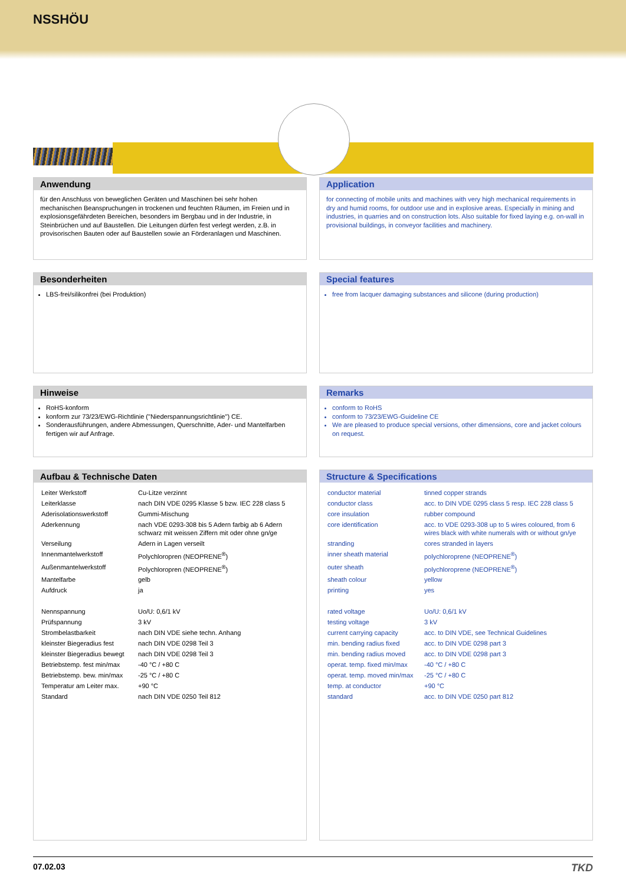NSSHÖU
Anwendung
für den Anschluss von beweglichen Geräten und Maschinen bei sehr hohen mechanischen Beanspruchungen in trockenen und feuchten Räumen, im Freien und in explosionsgefährdeten Bereichen, besonders im Bergbau und in der Industrie, in Steinbrüchen und auf Baustellen. Die Leitungen dürfen fest verlegt werden, z.B. in provisorischen Bauten oder auf Baustellen sowie an Förderanlagen und Maschinen.
Application
for connecting of mobile units and machines with very high mechanical requirements in dry and humid rooms, for outdoor use and in explosive areas. Especially in mining and industries, in quarries and on construction lots. Also suitable for fixed laying e.g. on-wall in provisional buildings, in conveyor facilities and machinery.
Besonderheiten
LBS-frei/silikonfrei (bei Produktion)
Special features
free from lacquer damaging substances and silicone (during production)
Hinweise
RoHS-konform
konform zur 73/23/EWG-Richtlinie ("Niederspannungsrichtlinie") CE.
Sonderausführungen, andere Abmessungen, Querschnitte, Ader- und Mantelfarben fertigen wir auf Anfrage.
Remarks
conform to RoHS
conform to 73/23/EWG-Guideline CE
We are pleased to produce special versions, other dimensions, core and jacket colours on request.
Aufbau & Technische Daten
| Leiter Werkstoff | Cu-Litze verzinnt |
| Leiterklasse | nach DIN VDE 0295 Klasse 5 bzw. IEC 228 class 5 |
| Aderisolationswerkstoff | Gummi-Mischung |
| Aderkennung | nach VDE 0293-308 bis 5 Adern farbig ab 6 Adern schwarz mit weissen Ziffern mit oder ohne gn/ge |
| Verseilung | Adern in Lagen verseilt |
| Innenmantelwerkstoff | Polychloropren (NEOPRENE<sup>®</sup>) |
| Außenmantelwerkstoff | Polychloropren (NEOPRENE<sup>®</sup>) |
| Mantelfarbe | gelb |
| Aufdruck | ja |
| Nennspannung | Uo/U: 0,6/1 kV |
| Prüfspannung | 3 kV |
| Strombelastbarkeit | nach DIN VDE siehe techn. Anhang |
| kleinster Biegeradius fest | nach DIN VDE 0298 Teil 3 |
| kleinster Biegeradius bewegt | nach DIN VDE 0298 Teil 3 |
| Betriebstemp. fest min/max | -40 °C / +80 C |
| Betriebstemp. bew. min/max | -25 °C / +80 C |
| Temperatur am Leiter max. | +90 °C |
| Standard | nach DIN VDE 0250 Teil 812 |
Structure & Specifications
| conductor material | tinned copper strands |
| conductor class | acc. to DIN VDE 0295 class 5 resp. IEC 228 class 5 |
| core insulation | rubber compound |
| core identification | acc. to VDE 0293-308 up to 5 wires coloured, from 6 wires black with white numerals with or without gn/ye |
| stranding | cores stranded in layers |
| inner sheath material | polychloroprene (NEOPRENE<sup>®</sup>) |
| outer sheath | polychloroprene (NEOPRENE<sup>®</sup>) |
| sheath colour | yellow |
| printing | yes |
| rated voltage | Uo/U: 0,6/1 kV |
| testing voltage | 3 kV |
| current carrying capacity | acc. to DIN VDE, see Technical Guidelines |
| min. bending radius fixed | acc. to DIN VDE 0298 part 3 |
| min. bending radius moved | acc. to DIN VDE 0298 part 3 |
| operat. temp. fixed min/max | -40 °C / +80 C |
| operat. temp. moved min/max | -25 °C / +80 C |
| temp. at conductor | +90 °C |
| standard | acc. to DIN VDE 0250 part 812 |
07.02.03 TKD